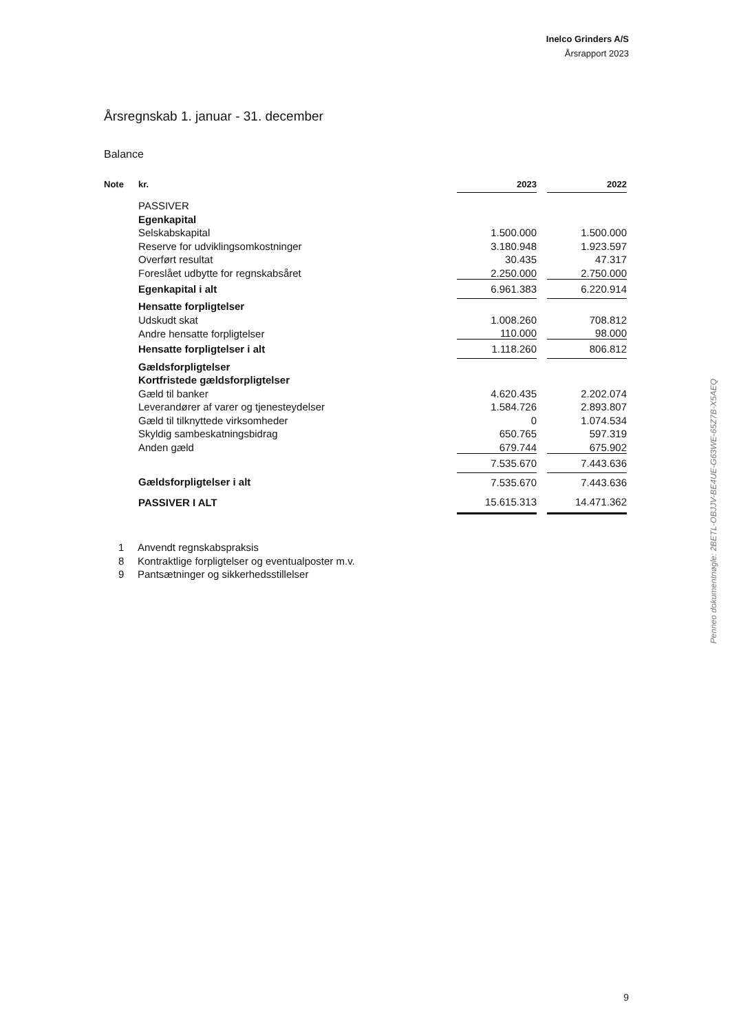Inelco Grinders A/S
Årsrapport 2023
Årsregnskab 1. januar - 31. december
Balance
| Note | kr. | 2023 | | 2022 |
| --- | --- | --- | --- | --- |
| | PASSIVER | | | |
| | Egenkapital | | | |
| | Selskabskapital | 1.500.000 | | 1.500.000 |
| | Reserve for udviklingsomkostninger | 3.180.948 | | 1.923.597 |
| | Overført resultat | 30.435 | | 47.317 |
| | Foreslået udbytte for regnskabsåret | 2.250.000 | | 2.750.000 |
| | Egenkapital i alt | 6.961.383 | | 6.220.914 |
| | Hensatte forpligtelser | | | |
| | Udskudt skat | 1.008.260 | | 708.812 |
| | Andre hensatte forpligtelser | 110.000 | | 98.000 |
| | Hensatte forpligtelser i alt | 1.118.260 | | 806.812 |
| | Gældsforpligtelser | | | |
| | Kortfristede gældsforpligtelser | | | |
| | Gæld til banker | 4.620.435 | | 2.202.074 |
| | Leverandører af varer og tjenesteydelser | 1.584.726 | | 2.893.807 |
| | Gæld til tilknyttede virksomheder | 0 | | 1.074.534 |
| | Skyldig sambeskatningsbidrag | 650.765 | | 597.319 |
| | Anden gæld | 679.744 | | 675.902 |
| | | 7.535.670 | | 7.443.636 |
| | Gældsforpligtelser i alt | 7.535.670 | | 7.443.636 |
| | PASSIVER I ALT | 15.615.313 | | 14.471.362 |
1 Anvendt regnskabspraksis
8 Kontraktlige forpligtelser og eventualposter m.v.
9 Pantsætninger og sikkerhedsstillelser
Penneo dokumentnøgle: 2BETL-OBJJV-BE4UE-G63WE-65Z7B-X5AEQ
9